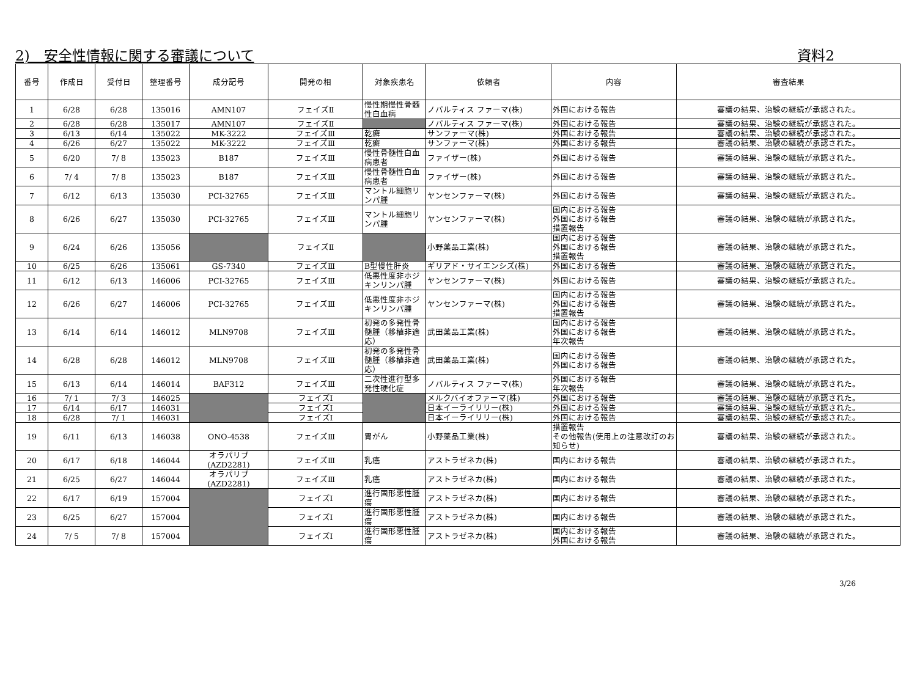2)　安全性情報に関する審議について 資料2
| 番号 | 作成日 | 受付日 | 整理番号 | 成分記号 | 開発の相 | 対象疾患名 | 依頼者 | 内容 | 審査結果 |
| --- | --- | --- | --- | --- | --- | --- | --- | --- | --- |
| 1 | 6/28 | 6/28 | 135016 | AMN107 | フェイズⅡ | 慢性期慢性骨髄性白血病 | ノバルティス ファーマ(株) | 外国における報告 | 審議の結果、治験の継続が承認された。 |
| 2 | 6/28 | 6/28 | 135017 | AMN107 | フェイズⅡ | | ノバルティス ファーマ(株) | 外国における報告 | 審議の結果、治験の継続が承認された。 |
| 3 | 6/13 | 6/14 | 135022 | MK-3222 | フェイズⅢ | 乾癬 | サンファーマ(株) | 外国における報告 | 審議の結果、治験の継続が承認された。 |
| 4 | 6/26 | 6/27 | 135022 | MK-3222 | フェイズⅢ | 乾癬 | サンファーマ(株) | 外国における報告 | 審議の結果、治験の継続が承認された。 |
| 5 | 6/20 | 7/ 8 | 135023 | B187 | フェイズⅢ | 慢性骨髄性白血病患者 | ファイザー(株) | 外国における報告 | 審議の結果、治験の継続が承認された。 |
| 6 | 7/ 4 | 7/ 8 | 135023 | B187 | フェイズⅢ | 慢性骨髄性白血病患者 | ファイザー(株) | 外国における報告 | 審議の結果、治験の継続が承認された。 |
| 7 | 6/12 | 6/13 | 135030 | PCI-32765 | フェイズⅢ | マントル細胞リンパ腫 | ヤンセンファーマ(株) | 外国における報告 | 審議の結果、治験の継続が承認された。 |
| 8 | 6/26 | 6/27 | 135030 | PCI-32765 | フェイズⅢ | マントル細胞リンパ腫 | ヤンセンファーマ(株) | 国内における報告 外国における報告 措置報告 | 審議の結果、治験の継続が承認された。 |
| 9 | 6/24 | 6/26 | 135056 | | フェイズⅡ | | 小野薬品工業(株) | 国内における報告 外国における報告 措置報告 | 審議の結果、治験の継続が承認された。 |
| 10 | 6/25 | 6/26 | 135061 | GS-7340 | フェイズⅢ | B型慢性肝炎 | ギリアド・サイエンシズ(株) | 外国における報告 | 審議の結果、治験の継続が承認された。 |
| 11 | 6/12 | 6/13 | 146006 | PCI-32765 | フェイズⅢ | 低悪性度非ホジキンリンパ腫 | ヤンセンファーマ(株) | 外国における報告 | 審議の結果、治験の継続が承認された。 |
| 12 | 6/26 | 6/27 | 146006 | PCI-32765 | フェイズⅢ | 低悪性度非ホジキンリンパ腫 | ヤンセンファーマ(株) | 国内における報告 外国における報告 措置報告 | 審議の結果、治験の継続が承認された。 |
| 13 | 6/14 | 6/14 | 146012 | MLN9708 | フェイズⅢ | 初発の多発性骨髄腫（移植非適応） | 武田薬品工業(株) | 国内における報告 外国における報告 年次報告 | 審議の結果、治験の継続が承認された。 |
| 14 | 6/28 | 6/28 | 146012 | MLN9708 | フェイズⅢ | 初発の多発性骨髄腫（移植非適応） | 武田薬品工業(株) | 国内における報告 外国における報告 | 審議の結果、治験の継続が承認された。 |
| 15 | 6/13 | 6/14 | 146014 | BAF312 | フェイズⅢ | 二次性進行型多発性硬化症 | ノバルティス ファーマ(株) | 外国における報告 年次報告 | 審議の結果、治験の継続が承認された。 |
| 16 | 7/ 1 | 7/ 3 | 146025 | | フェイズⅠ | | メルクバイオファーマ(株) | 外国における報告 | 審議の結果、治験の継続が承認された。 |
| 17 | 6/14 | 6/17 | 146031 | | フェイズⅠ | | 日本イーライリリー(株) | 外国における報告 | 審議の結果、治験の継続が承認された。 |
| 18 | 6/28 | 7/ 1 | 146031 | | フェイズⅠ | | 日本イーライリリー(株) | 外国における報告 | 審議の結果、治験の継続が承認された。 |
| 19 | 6/11 | 6/13 | 146038 | ONO-4538 | フェイズⅢ | 胃がん | 小野薬品工業(株) | 措置報告 その他報告(使用上の注意改訂のお知らせ) | 審議の結果、治験の継続が承認された。 |
| 20 | 6/17 | 6/18 | 146044 | オラパリブ (AZD2281) | フェイズⅢ | 乳癌 | アストラゼネカ(株) | 国内における報告 | 審議の結果、治験の継続が承認された。 |
| 21 | 6/25 | 6/27 | 146044 | オラパリブ (AZD2281) | フェイズⅢ | 乳癌 | アストラゼネカ(株) | 国内における報告 | 審議の結果、治験の継続が承認された。 |
| 22 | 6/17 | 6/19 | 157004 | | フェイズⅠ | 進行固形悪性腫瘍 | アストラゼネカ(株) | 国内における報告 | 審議の結果、治験の継続が承認された。 |
| 23 | 6/25 | 6/27 | 157004 | | フェイズⅠ | 進行固形悪性腫瘍 | アストラゼネカ(株) | 国内における報告 | 審議の結果、治験の継続が承認された。 |
| 24 | 7/ 5 | 7/ 8 | 157004 | | フェイズⅠ | 進行固形悪性腫瘍 | アストラゼネカ(株) | 国内における報告 外国における報告 | 審議の結果、治験の継続が承認された。 |
3/26